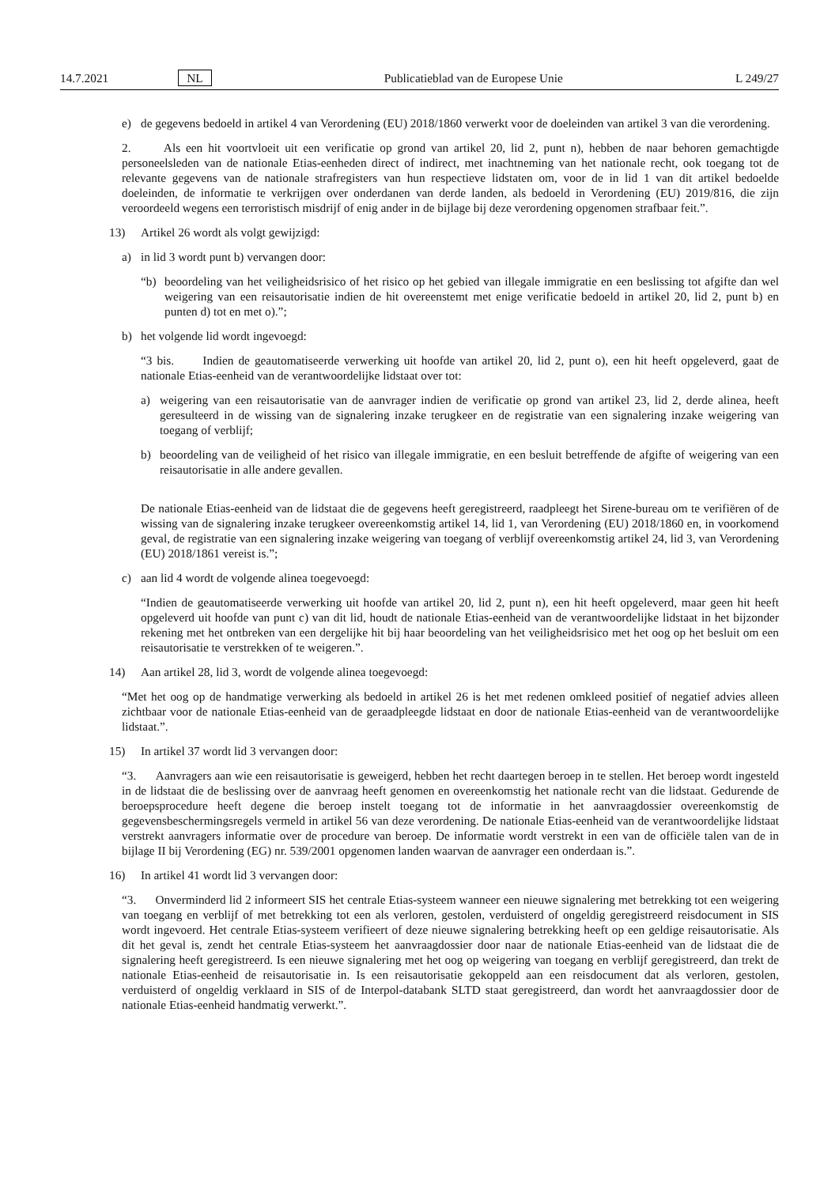14.7.2021 NL Publicatieblad van de Europese Unie L 249/27
e) de gegevens bedoeld in artikel 4 van Verordening (EU) 2018/1860 verwerkt voor de doeleinden van artikel 3 van die verordening.
2. Als een hit voortvloeit uit een verificatie op grond van artikel 20, lid 2, punt n), hebben de naar behoren gemachtigde personeelsleden van de nationale Etias-eenheden direct of indirect, met inachtneming van het nationale recht, ook toegang tot de relevante gegevens van de nationale strafregisters van hun respectieve lidstaten om, voor de in lid 1 van dit artikel bedoelde doeleinden, de informatie te verkrijgen over onderdanen van derde landen, als bedoeld in Verordening (EU) 2019/816, die zijn veroordeeld wegens een terroristisch misdrijf of enig ander in de bijlage bij deze verordening opgenomen strafbaar feit.”.
13) Artikel 26 wordt als volgt gewijzigd:
a) in lid 3 wordt punt b) vervangen door:
“b) beoordeling van het veiligheidsrisico of het risico op het gebied van illegale immigratie en een beslissing tot afgifte dan wel weigering van een reisautorisatie indien de hit overeenstemt met enige verificatie bedoeld in artikel 20, lid 2, punt b) en punten d) tot en met o).”;
b) het volgende lid wordt ingevoegd:
“3 bis. Indien de geautomatiseerde verwerking uit hoofde van artikel 20, lid 2, punt o), een hit heeft opgeleverd, gaat de nationale Etias-eenheid van de verantwoordelijke lidstaat over tot:
a) weigering van een reisautorisatie van de aanvrager indien de verificatie op grond van artikel 23, lid 2, derde alinea, heeft geresulteerd in de wissing van de signalering inzake terugkeer en de registratie van een signalering inzake weigering van toegang of verblijf;
b) beoordeling van de veiligheid of het risico van illegale immigratie, en een besluit betreffende de afgifte of weigering van een reisautorisatie in alle andere gevallen.
De nationale Etias-eenheid van de lidstaat die de gegevens heeft geregistreerd, raadpleegt het Sirene-bureau om te verifiëren of de wissing van de signalering inzake terugkeer overeenkomstig artikel 14, lid 1, van Verordening (EU) 2018/1860 en, in voorkomend geval, de registratie van een signalering inzake weigering van toegang of verblijf overeenkomstig artikel 24, lid 3, van Verordening (EU) 2018/1861 vereist is.”;
c) aan lid 4 wordt de volgende alinea toegevoegd:
“Indien de geautomatiseerde verwerking uit hoofde van artikel 20, lid 2, punt n), een hit heeft opgeleverd, maar geen hit heeft opgeleverd uit hoofde van punt c) van dit lid, houdt de nationale Etias-eenheid van de verantwoordelijke lidstaat in het bijzonder rekening met het ontbreken van een dergelijke hit bij haar beoordeling van het veiligheidsrisico met het oog op het besluit om een reisautorisatie te verstrekken of te weigeren.”.
14) Aan artikel 28, lid 3, wordt de volgende alinea toegevoegd:
“Met het oog op de handmatige verwerking als bedoeld in artikel 26 is het met redenen omkleed positief of negatief advies alleen zichtbaar voor de nationale Etias-eenheid van de geraadpleegde lidstaat en door de nationale Etias-eenheid van de verantwoordelijke lidstaat.”.
15) In artikel 37 wordt lid 3 vervangen door:
“3. Aanvragers aan wie een reisautorisatie is geweigerd, hebben het recht daartegen beroep in te stellen. Het beroep wordt ingesteld in de lidstaat die de beslissing over de aanvraag heeft genomen en overeenkomstig het nationale recht van die lidstaat. Gedurende de beroepsprocedure heeft degene die beroep instelt toegang tot de informatie in het aanvraagdossier overeenkomstig de gegevensbeschermingsregels vermeld in artikel 56 van deze verordening. De nationale Etias-eenheid van de verantwoordelijke lidstaat verstrekt aanvragers informatie over de procedure van beroep. De informatie wordt verstrekt in een van de officiële talen van de in bijlage II bij Verordening (EG) nr. 539/2001 opgenomen landen waarvan de aanvrager een onderdaan is.”.
16) In artikel 41 wordt lid 3 vervangen door:
“3. Onverminderd lid 2 informeert SIS het centrale Etias-systeem wanneer een nieuwe signalering met betrekking tot een weigering van toegang en verblijf of met betrekking tot een als verloren, gestolen, verduisterd of ongeldig geregistreerd reisdocument in SIS wordt ingevoerd. Het centrale Etias-systeem verifieert of deze nieuwe signalering betrekking heeft op een geldige reisautorisatie. Als dit het geval is, zendt het centrale Etias-systeem het aanvraagdossier door naar de nationale Etias-eenheid van de lidstaat die de signalering heeft geregistreerd. Is een nieuwe signalering met het oog op weigering van toegang en verblijf geregistreerd, dan trekt de nationale Etias-eenheid de reisautorisatie in. Is een reisautorisatie gekoppeld aan een reisdocument dat als verloren, gestolen, verduisterd of ongeldig verklaard in SIS of de Interpol-databank SLTD staat geregistreerd, dan wordt het aanvraagdossier door de nationale Etias-eenheid handmatig verwerkt.”.